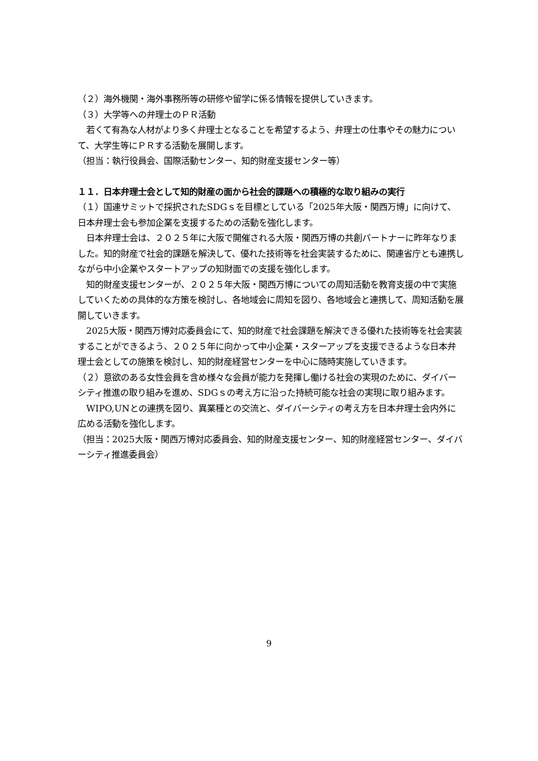（２）海外機関・海外事務所等の研修や留学に係る情報を提供していきます。
（３）大学等への弁理士のＰＲ活動
　若くて有為な人材がより多く弁理士となることを希望するよう、弁理士の仕事やその魅力について、大学生等にＰＲする活動を展開します。
（担当：執行役員会、国際活動センター、知的財産支援センター等）
１１．日本弁理士会として知的財産の面から社会的課題への積極的な取り組みの実行
（１）国連サミットで採択されたSDGｓを目標としている「2025年大阪・関西万博」に向けて、日本弁理士会も参加企業を支援するための活動を強化します。
　日本弁理士会は、２０２５年に大阪で開催される大阪・関西万博の共創パートナーに昨年なりました。知的財産で社会的課題を解決して、優れた技術等を社会実装するために、関連省庁とも連携しながら中小企業やスタートアップの知財面での支援を強化します。
　知的財産支援センターが、２０２５年大阪・関西万博についての周知活動を教育支援の中で実施していくための具体的な方策を検討し、各地域会に周知を図り、各地域会と連携して、周知活動を展開していきます。
　2025大阪・関西万博対応委員会にて、知的財産で社会課題を解決できる優れた技術等を社会実装することができるよう、２０２５年に向かって中小企業・スターアップを支援できるような日本弁理士会としての施策を検討し、知的財産経営センターを中心に随時実施していきます。
（２）意欲のある女性会員を含め様々な会員が能力を発揮し働ける社会の実現のために、ダイバーシティ推進の取り組みを進め、SDGｓの考え方に沿った持続可能な社会の実現に取り組みます。
　WIPO,UNとの連携を図り、異業種との交流と、ダイバーシティの考え方を日本弁理士会内外に広める活動を強化します。
（担当：2025大阪・関西万博対応委員会、知的財産支援センター、知的財産経営センター、ダイバーシティ推進委員会）
9